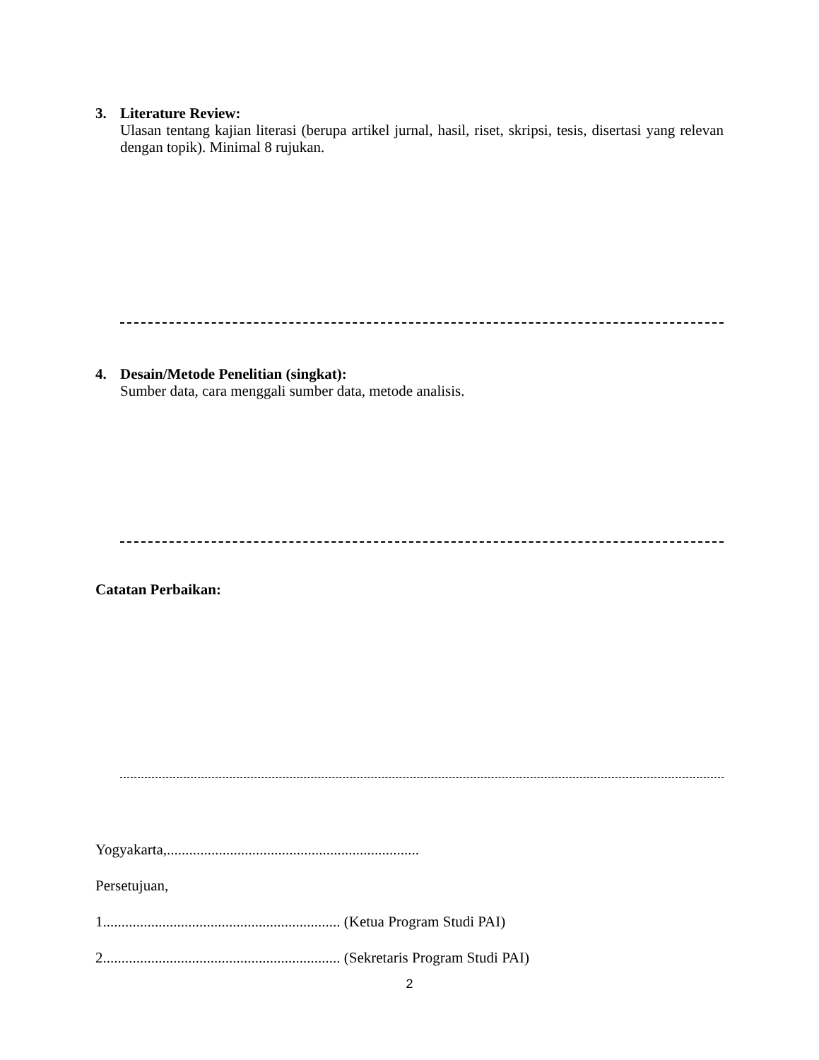3.
Literature Review:
Ulasan tentang kajian literasi (berupa artikel jurnal, hasil, riset, skripsi, tesis, disertasi yang relevan dengan topik). Minimal 8 rujukan.
4.
Desain/Metode Penelitian (singkat):
Sumber data, cara menggali sumber data, metode analisis.
Catatan Perbaikan:
Yogyakarta,....................................................................
Persetujuan,
1................................................................ (Ketua Program Studi PAI)
2................................................................ (Sekretaris Program Studi PAI)
2